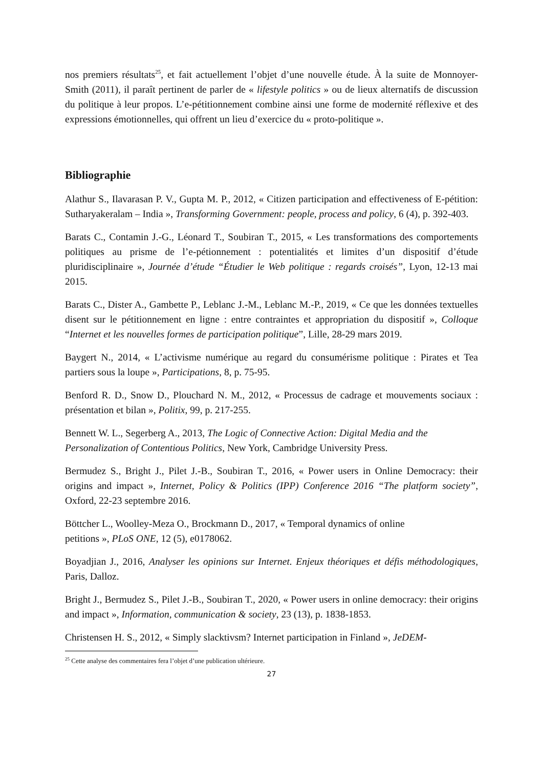nos premiers résultats<sup>25</sup>, et fait actuellement l’objet d’une nouvelle étude. À la suite de Monnoyer-Smith (2011), il paraît pertinent de parler de « lifestyle politics » ou de lieux alternatifs de discussion du politique à leur propos. L’e-pétitionnement combine ainsi une forme de modernité réflexive et des expressions émotionnelles, qui offrent un lieu d’exercice du « proto-politique ».
Bibliographie
Alathur S., Ilavarasan P. V., Gupta M. P., 2012, « Citizen participation and effectiveness of E-pétition: Sutharyakeralam – India », Transforming Government: people, process and policy, 6 (4), p. 392-403.
Barats C., Contamin J.-G., Léonard T., Soubiran T., 2015, « Les transformations des comportements politiques au prisme de l’e-pétionnement : potentialités et limites d’un dispositif d’étude pluridisciplinaire », Journée d’étude “Étudier le Web politique : regards croisés”, Lyon, 12-13 mai 2015.
Barats C., Dister A., Gambette P., Leblanc J.-M., Leblanc M.-P., 2019, « Ce que les données textuelles disent sur le pétitionnement en ligne : entre contraintes et appropriation du dispositif », Colloque “Internet et les nouvelles formes de participation politique”, Lille, 28-29 mars 2019.
Baygert N., 2014, « L’activisme numérique au regard du consumérisme politique : Pirates et Tea partiers sous la loupe », Participations, 8, p. 75-95.
Benford R. D., Snow D., Plouchard N. M., 2012, « Processus de cadrage et mouvements sociaux : présentation et bilan », Politix, 99, p. 217-255.
Bennett W. L., Segerberg A., 2013, The Logic of Connective Action: Digital Media and the Personalization of Contentious Politics, New York, Cambridge University Press.
Bermudez S., Bright J., Pilet J.-B., Soubiran T., 2016, « Power users in Online Democracy: their origins and impact », Internet, Policy & Politics (IPP) Conference 2016 “The platform society”, Oxford, 22-23 septembre 2016.
Böttcher L., Woolley-Meza O., Brockmann D., 2017, « Temporal dynamics of online
petitions », PLoS ONE, 12 (5), e0178062.
Boyadjian J., 2016, Analyser les opinions sur Internet. Enjeux théoriques et défis méthodologiques, Paris, Dalloz.
Bright J., Bermudez S., Pilet J.-B., Soubiran T., 2020, « Power users in online democracy: their origins and impact », Information, communication & society, 23 (13), p. 1838-1853.
Christensen H. S., 2012, « Simply slacktivsm? Internet participation in Finland », JeDEM-
<sup>25</sup> Cette analyse des commentaires fera l’objet d’une publication ultérieure.
27